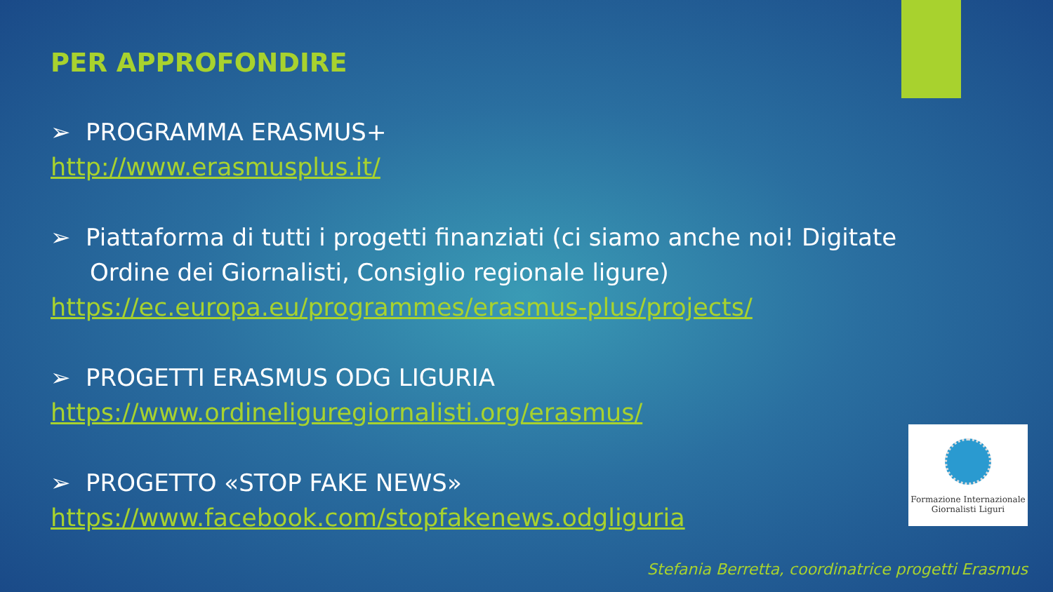PER APPROFONDIRE
➢ PROGRAMMA ERASMUS+
http://www.erasmusplus.it/
➢ Piattaforma di tutti i progetti finanziati (ci siamo anche noi! Digitate Ordine dei Giornalisti, Consiglio regionale ligure)
https://ec.europa.eu/programmes/erasmus-plus/projects/
➢ PROGETTI ERASMUS ODG LIGURIA
https://www.ordineliguregiornalisti.org/erasmus/
➢ PROGETTO «STOP FAKE NEWS»
https://www.facebook.com/stopfakenews.odgliguria
Formazione Internazionale
Giornalisti Liguri
Stefania Berretta, coordinatrice progetti Erasmus